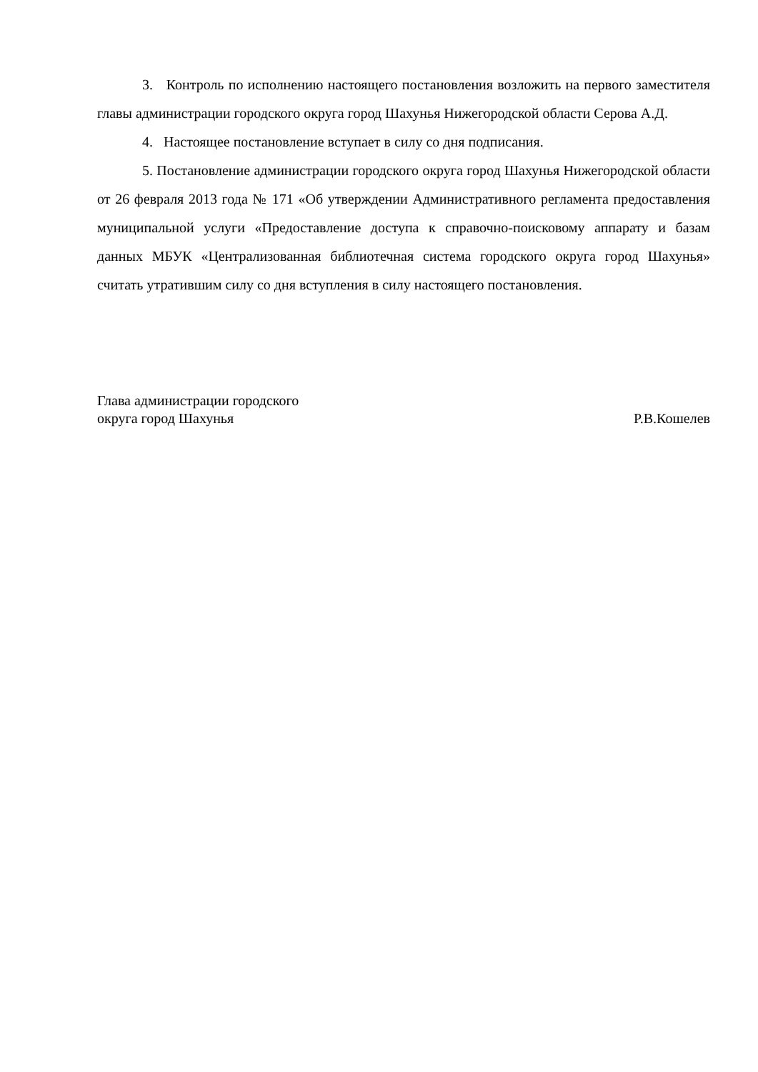3. Контроль по исполнению настоящего постановления возложить на первого заместителя главы администрации городского округа город Шахунья Нижегородской области Серова А.Д.
4. Настоящее постановление вступает в силу со дня подписания.
5. Постановление администрации городского округа город Шахунья Нижегородской области от 26 февраля 2013 года № 171 «Об утверждении Административного регламента предоставления муниципальной услуги «Предоставление доступа к справочно-поисковому аппарату и базам данных МБУК «Централизованная библиотечная система городского округа город Шахунья» считать утратившим силу со дня вступления в силу настоящего постановления.
Глава администрации городского
округа город Шахунья
Р.В.Кошелев